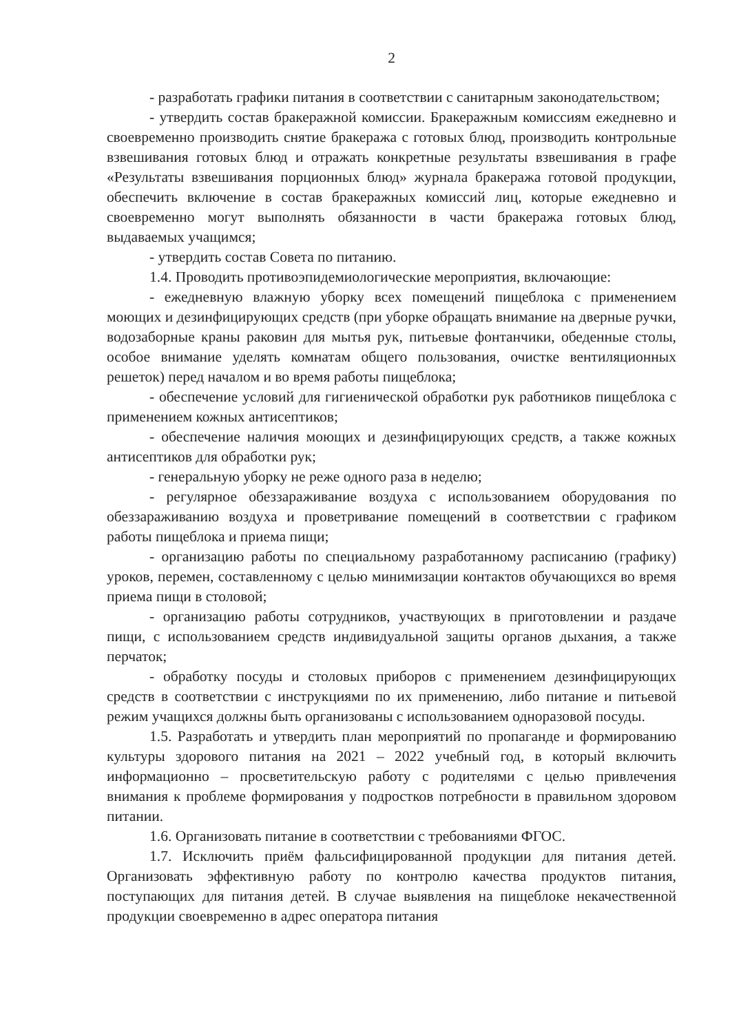2
- разработать графики питания в соответствии с санитарным законодательством;
- утвердить состав бракеражной комиссии. Бракеражным комиссиям ежедневно и своевременно производить снятие бракеража с готовых блюд, производить контрольные взвешивания готовых блюд и отражать конкретные результаты взвешивания в графе «Результаты взвешивания порционных блюд» журнала бракеража готовой продукции, обеспечить включение в состав бракеражных комиссий лиц, которые ежедневно и своевременно могут выполнять обязанности в части бракеража готовых блюд, выдаваемых учащимся;
- утвердить состав Совета по питанию.
1.4. Проводить противоэпидемиологические мероприятия, включающие:
- ежедневную влажную уборку всех помещений пищеблока с применением моющих и дезинфицирующих средств (при уборке обращать внимание на дверные ручки, водозаборные краны раковин для мытья рук, питьевые фонтанчики, обеденные столы, особое внимание уделять комнатам общего пользования, очистке вентиляционных решеток) перед началом и во время работы пищеблока;
- обеспечение условий для гигиенической обработки рук работников пищеблока с применением кожных антисептиков;
- обеспечение наличия моющих и дезинфицирующих средств, а также кожных антисептиков для обработки рук;
- генеральную уборку не реже одного раза в неделю;
- регулярное обеззараживание воздуха с использованием оборудования по обеззараживанию воздуха и проветривание помещений в соответствии с графиком работы пищеблока и приема пищи;
- организацию работы по специальному разработанному расписанию (графику) уроков, перемен, составленному с целью минимизации контактов обучающихся во время приема пищи в столовой;
- организацию работы сотрудников, участвующих в приготовлении и раздаче пищи, с использованием средств индивидуальной защиты органов дыхания, а также перчаток;
- обработку посуды и столовых приборов с применением дезинфицирующих средств в соответствии с инструкциями по их применению, либо питание и питьевой режим учащихся должны быть организованы с использованием одноразовой посуды.
1.5. Разработать и утвердить план мероприятий по пропаганде и формированию культуры здорового питания на 2021 – 2022 учебный год, в который включить информационно – просветительскую работу с родителями с целью привлечения внимания к проблеме формирования у подростков потребности в правильном здоровом питании.
1.6. Организовать питание в соответствии с требованиями ФГОС.
1.7. Исключить приём фальсифицированной продукции для питания детей. Организовать эффективную работу по контролю качества продуктов питания, поступающих для питания детей. В случае выявления на пищеблоке некачественной продукции своевременно в адрес оператора питания